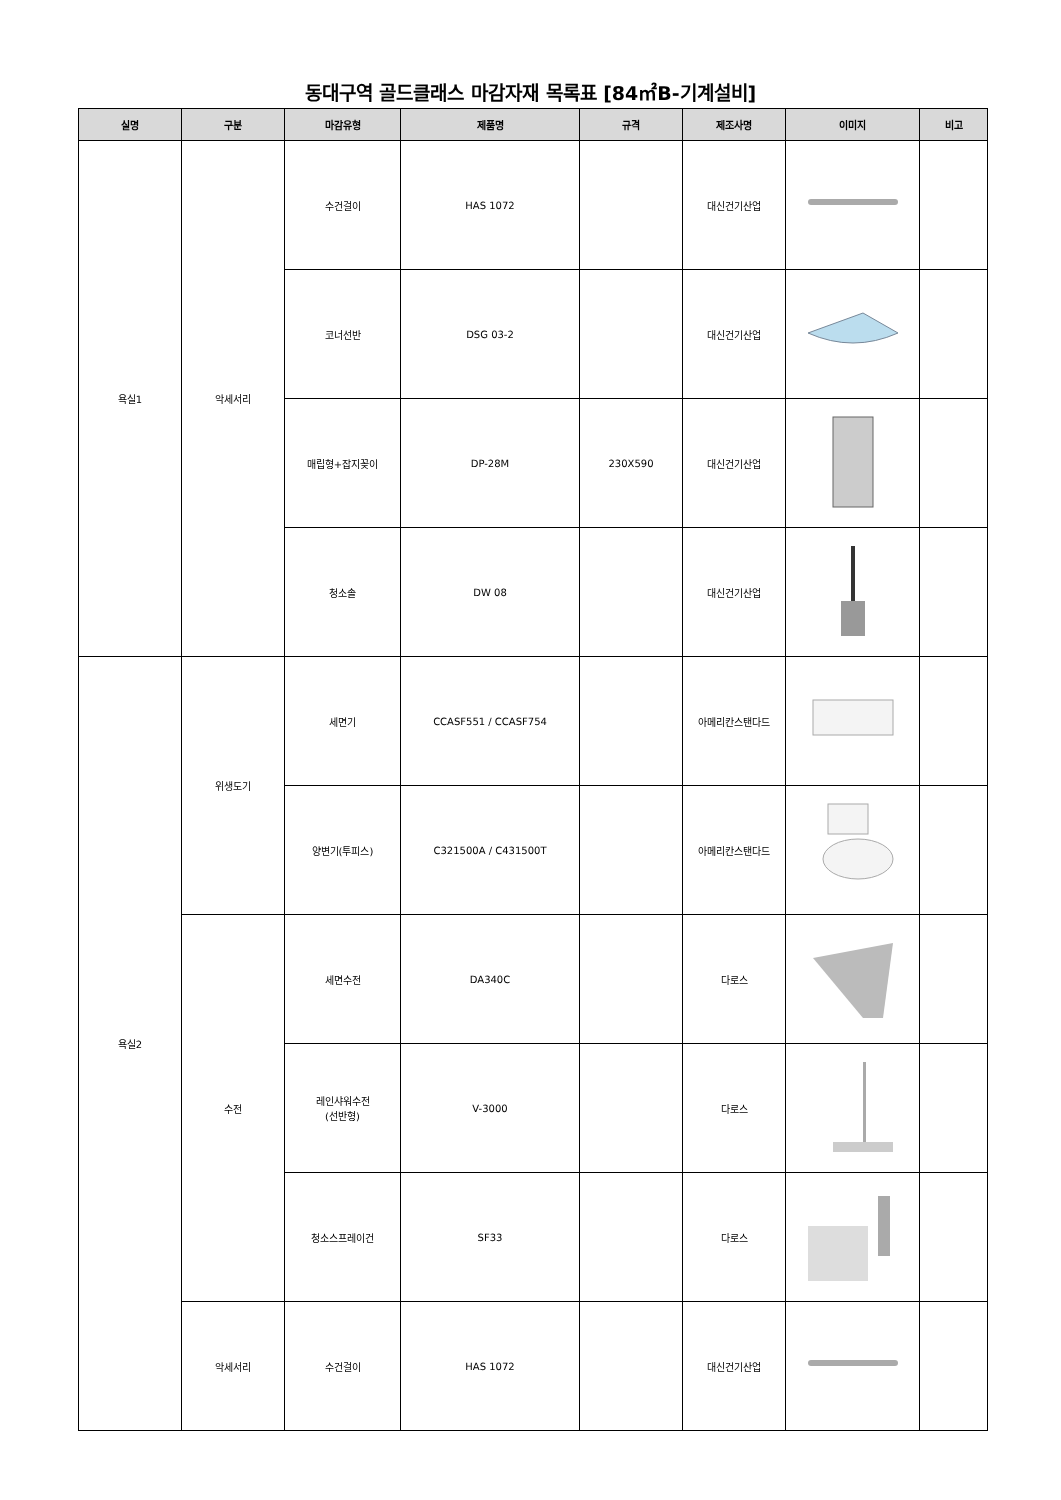동대구역 골드클래스 마감자재 목록표 [84㎡B-기계설비]
| 실명 | 구분 | 마감유형 | 제품명 | 규격 | 제조사명 | 이미지 | 비고 |
| --- | --- | --- | --- | --- | --- | --- | --- |
| 욕실1 | 악세서리 | 수건걸이 | HAS 1072 | | 대신건기산업 | | |
| | | 코너선반 | DSG 03-2 | | 대신건기산업 | | |
| | | 매립형+잡지꽂이 | DP-28M | 230X590 | 대신건기산업 | | |
| | | 청소솔 | DW 08 | | 대신건기산업 | | |
| 욕실2 | 위생도기 | 세면기 | CCASF551 / CCASF754 | | 아메리칸스탠다드 | | |
| | | 양변기(투피스) | C321500A / C431500T | | 아메리칸스탠다드 | | |
| | 수전 | 세면수전 | DA340C | | 다로스 | | |
| | | 레인샤워수전 (선반형) | V-3000 | | 다로스 | | |
| | | 청소스프레이건 | SF33 | | 다로스 | | |
| | 악세서리 | 수건걸이 | HAS 1072 | | 대신건기산업 | | |